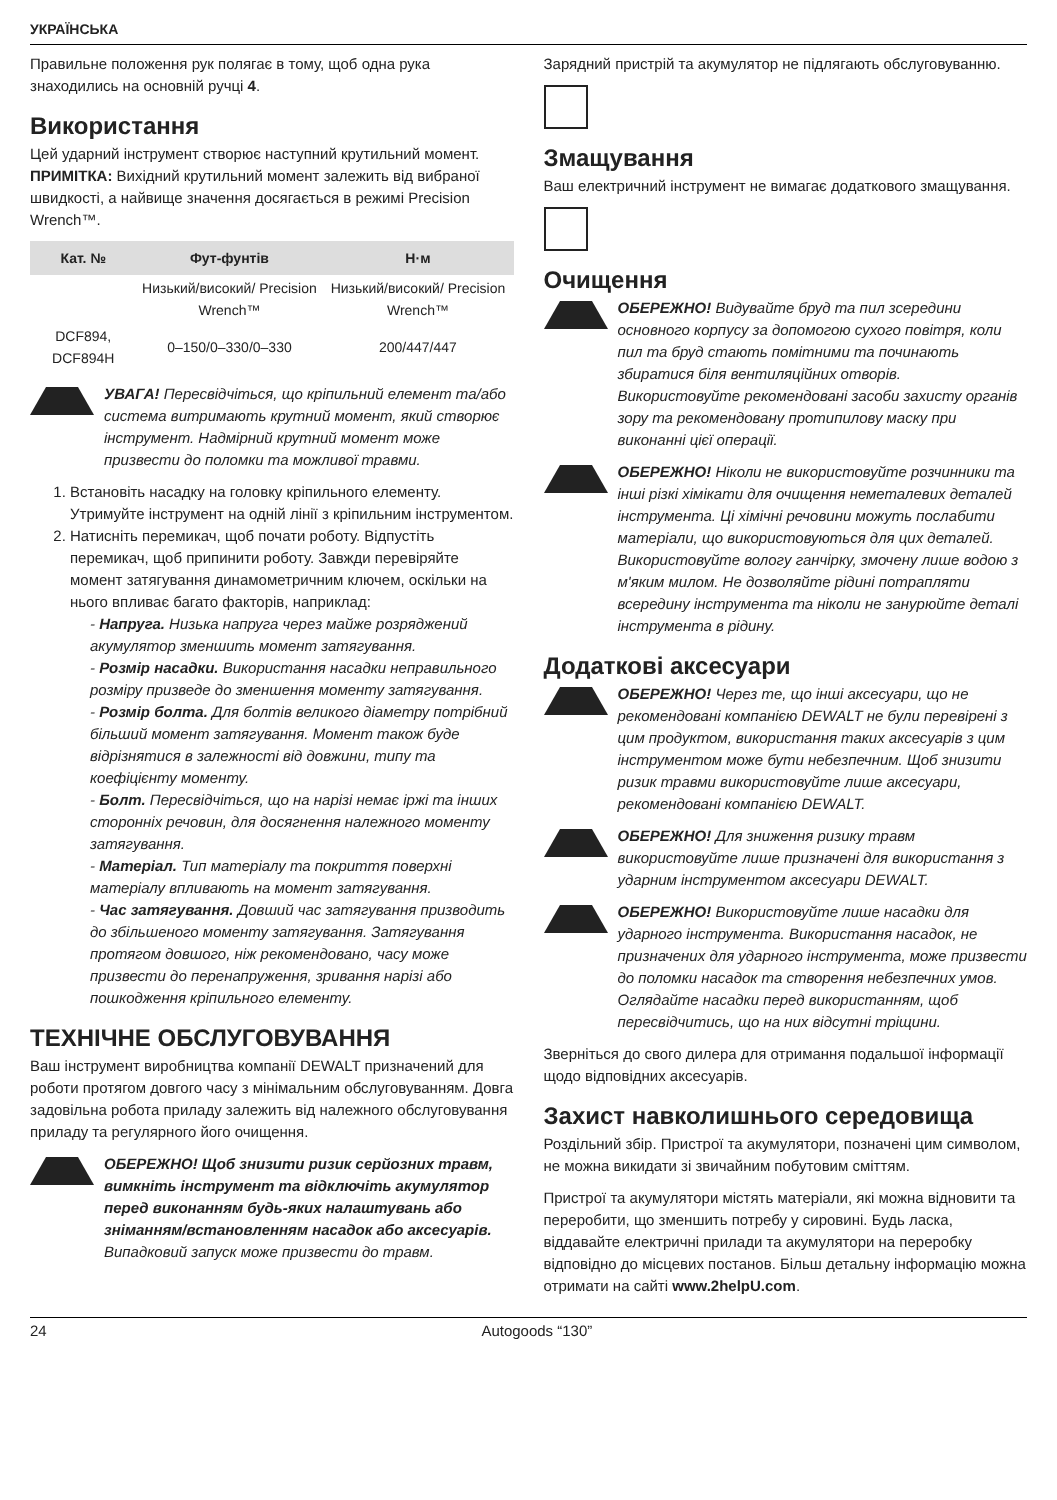УКРАЇНСЬКА
Правильне положення рук полягає в тому, щоб одна рука знаходились на основній ручці 4.
Використання
Цей ударний інструмент створює наступний крутильний момент. ПРИМІТКА: Вихідний крутильний момент залежить від вибраної швидкості, а найвище значення досягається в режимі Precision Wrench™.
| Кат. № | Фут-фунтів | Н·м |
| --- | --- | --- |
| | Низький/високий/ Precision Wrench™ | Низький/високий/ Precision Wrench™ |
| DCF894, DCF894H | 0–150/0–330/0–330 | 200/447/447 |
УВАГА! Пересвідчіться, що кріпильний елемент та/або система витримають крутний момент, який створює інструмент. Надмірний крутний момент може призвести до поломки та можливої травми.
1. Встановіть насадку на головку кріпильного елементу. Утримуйте інструмент на одній лінії з кріпильним інструментом.
2. Натисніть перемикач, щоб почати роботу. Відпустіть перемикач, щоб припинити роботу. Завжди перевіряйте момент затягування динамометричним ключем, оскільки на нього впливає багато факторів, наприклад:
- Напруга. Низька напруга через майже розряджений акумулятор зменшить момент затягування.
- Розмір насадки. Використання насадки неправильного розміру призведе до зменшення моменту затягування.
- Розмір болта. Для болтів великого діаметру потрібний більший момент затягування. Момент також буде відрізнятися в залежності від довжини, типу та коефіцієнту моменту.
- Болт. Пересвідчіться, що на нарізі немає іржі та інших сторонніх речовин, для досягнення належного моменту затягування.
- Матеріал. Тип матеріалу та покриття поверхні матеріалу впливають на момент затягування.
- Час затягування. Довший час затягування призводить до збільшеного моменту затягування. Затягування протягом довшого, ніж рекомендовано, часу може призвести до перенапруження, зривання нарізі або пошкодження кріпильного елементу.
ТЕХНІЧНЕ ОБСЛУГОВУВАННЯ
Ваш інструмент виробництва компанії DEWALT призначений для роботи протягом довгого часу з мінімальним обслуговуванням. Довга задовільна робота приладу залежить від належного обслуговування приладу та регулярного його очищення.
ОБЕРЕЖНО! Щоб знизити ризик серйозних травм, вимкніть інструмент та відключіть акумулятор перед виконанням будь-яких налаштувань або зніманням/встановленням насадок або аксесуарів. Випадковий запуск може призвести до травм.
Зарядний пристрій та акумулятор не підлягають обслуговуванню.
Змащування
Ваш електричний інструмент не вимагає додаткового змащування.
Очищення
ОБЕРЕЖНО! Видувайте бруд та пил зсередини основного корпусу за допомогою сухого повітря, коли пил та бруд стають помітними та починають збиратися біля вентиляційних отворів. Використовуйте рекомендовані засоби захисту органів зору та рекомендовану протипилову маску при виконанні цієї операції.
ОБЕРЕЖНО! Ніколи не використовуйте розчинники та інші різкі хімікати для очищення неметалевих деталей інструмента. Ці хімічні речовини можуть послабити матеріали, що використовуються для цих деталей. Використовуйте вологу ганчірку, змочену лише водою з м'яким милом. Не дозволяйте рідині потрапляти всередину інструмента та ніколи не занурюйте деталі інструмента в рідину.
Додаткові аксесуари
ОБЕРЕЖНО! Через те, що інші аксесуари, що не рекомендовані компанією DEWALT не були перевірені з цим продуктом, використання таких аксесуарів з цим інструментом може бути небезпечним. Щоб знизити ризик травми використовуйте лише аксесуари, рекомендовані компанією DEWALT.
ОБЕРЕЖНО! Для зниження ризику травм використовуйте лише призначені для використання з ударним інструментом аксесуари DEWALT.
ОБЕРЕЖНО! Використовуйте лише насадки для ударного інструмента. Використання насадок, не призначених для ударного інструмента, може призвести до поломки насадок та створення небезпечних умов. Оглядайте насадки перед використанням, щоб пересвідчитись, що на них відсутні тріщини.
Зверніться до свого дилера для отримання подальшої інформації щодо відповідних аксесуарів.
Захист навколишнього середовища
Роздільний збір. Пристрої та акумулятори, позначені цим символом, не можна викидати зі звичайним побутовим сміттям.
Пристрої та акумулятори містять матеріали, які можна відновити та переробити, що зменшить потребу у сировині. Будь ласка, віддавайте електричні прилади та акумулятори на переробку відповідно до місцевих постанов. Більш детальну інформацію можна отримати на сайті www.2helpU.com.
24 Autogoods “130”